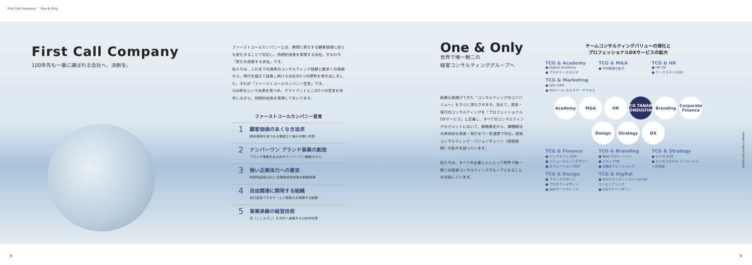First Call Company ｜ One & Only
First Call Company
100年先も一番に選ばれる会社へ、決断を。
ファーストコールカンパニーとは、無限に変化する顧客価値に自らも変化することで対応し、持続的成長を実現する会社。すなわち「変化を経営する会社」です。
私たちは、これまでの長年のコンサルティング経験と数多くの実績から、時代を超えて成長し続ける会社の5つの原則を導き出しました。それが「ファーストコールカンパニー宣言」です。
100年先という未来を見つめ、クライアントとこの5つの宣言を共有しながら、持続的成長を実現してまいります。
ファーストコールカンパニー宣言
1
顧客価値のあくなき追求
顧客価値を見つめる謙虚さと強みを磨く経営
2
ナンバーワン ブランド事業の創造
ブランド事業を生み出すナンバーワン戦略モデル
3
強い企業体力への意志
経常利益率10%と実質無借金経営の財務体質
4
自由闊達に開発する組織
自己変革できるチームと開発力を発揮する組織
5
事業承継の経営技術
志（こころざし）を次代へ承継する100年経営
One & Only
世界で唯一無二の
経営コンサルティンググループへ
創業以来掲げてきた「コンサルティングのコアバリュー」をさらに深化させます。加えて、実装・実行のコンサルティングを「プロフェッショナルDXサービス」と定義し、すべてのコンサルティングセグメントにおいて、戦略策定から、課題解決の具体的な実装・実行まで一気通貫で対応。経営コンサルティング・バリューチェーン（価値連鎖）の拡大を図っています。
私たちは、すべての企業と人にとって世界で唯一無二の経営コンサルティンググループとなることを目指しています。
チームコンサルティングバリューの深化と
プロフェッショナルDXサービスの拡大
TCG & Academy
● Digital Academy
● アカデミースタジオ
TCG & M&A
● PMI領域の拡大
TCG & HR
● HR DX
● ワークスタイルDX
TCG & Marketing
● SFA･CRM
● MAツール･カスタマーサクセス
Academy M&A HR TCG TANABE CONSULTING Branding Corporate Finance Design Strategy DX
TCG & Finance
● バックオフィスDX
● バリューチェーンデザイン
● オペレーションズDX
TCG & Branding
● Webプロモーション
● メディアPR
● 広報オペレーションズ
TCG & Strategy
● ビジネスDX
● ビジネスモデル イノベーションの実装
TCG & Design
● ブランドデザイン
● プロダクトデザイン
● SNSマーケティング
TCG & Digital
● 全セグメンテーションへの DXエンジニアリング
● CIOアドバイザリー
TANABE CONSULTING GROUP
8 9